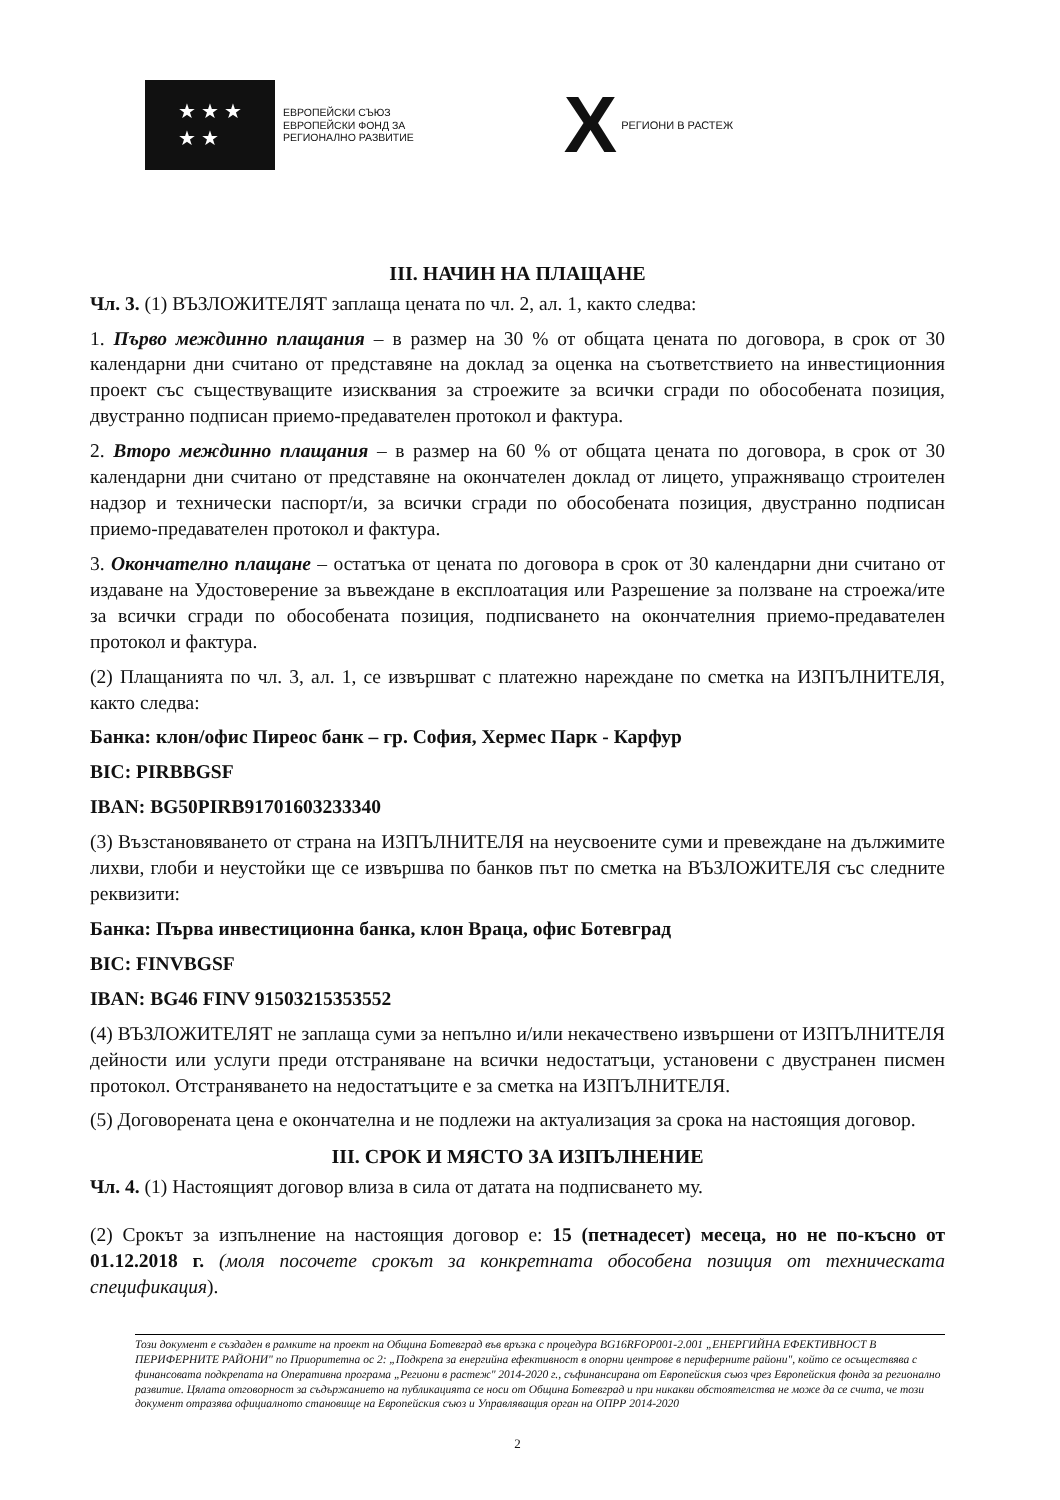★ ★ ★
★ ★
ЕВРОПЕЙСКИ СЪЮЗ
ЕВРОПЕЙСКИ ФОНД ЗА
РЕГИОНАЛНО РАЗВИТИЕ
X РЕГИОНИ В РАСТЕЖ
III. НАЧИН НА ПЛАЩАНЕ
Чл. 3. (1) ВЪЗЛОЖИТЕЛЯТ заплаща цената по чл. 2, ал. 1, както следва:
1. Първо междинно плащания – в размер на 30 % от общата цената по договора, в срок от 30 календарни дни считано от представяне на доклад за оценка на съответствието на инвестиционния проект със съществуващите изисквания за строежите за всички сгради по обособената позиция, двустранно подписан приемо-предавателен протокол и фактура.
2. Второ междинно плащания – в размер на 60 % от общата цената по договора, в срок от 30 календарни дни считано от представяне на окончателен доклад от лицето, упражняващо строителен надзор и технически паспорт/и, за всички сгради по обособената позиция, двустранно подписан приемо-предавателен протокол и фактура.
3. Окончателно плащане – остатъка от цената по договора в срок от 30 календарни дни считано от издаване на Удостоверение за въвеждане в експлоатация или Разрешение за ползване на строежа/ите за всички сгради по обособената позиция, подписването на окончателния приемо-предавателен протокол и фактура.
(2) Плащанията по чл. 3, ал. 1, се извършват с платежно нареждане по сметка на ИЗПЪЛНИТЕЛЯ, както следва:
Банка: клон/офис Пиреос банк – гр. София, Хермес Парк - Карфур
BIC: PIRBBGSF
IBAN: BG50PIRB91701603233340
(3) Възстановяването от страна на ИЗПЪЛНИТЕЛЯ на неусвоените суми и превеждане на дължимите лихви, глоби и неустойки ще се извършва по банков път по сметка на ВЪЗЛОЖИТЕЛЯ със следните реквизити:
Банка: Първа инвестиционна банка, клон Враца, офис Ботевград
BIC: FINVBGSF
IBAN: BG46 FINV 91503215353552
(4) ВЪЗЛОЖИТЕЛЯТ не заплаща суми за непълно и/или некачествено извършени от ИЗПЪЛНИТЕЛЯ дейности или услуги преди отстраняване на всички недостатъци, установени с двустранен писмен протокол. Отстраняването на недостатъците е за сметка на ИЗПЪЛНИТЕЛЯ.
(5) Договорената цена е окончателна и не подлежи на актуализация за срока на настоящия договор.
III. СРОК И МЯСТО ЗА ИЗПЪЛНЕНИЕ
Чл. 4. (1) Настоящият договор влиза в сила от датата на подписването му.
(2) Срокът за изпълнение на настоящия договор е: 15 (петнадесет) месеца, но не по-късно от 01.12.2018 г. (моля посочете срокът за конкретната обособена позиция от техническата спецификация).
Този документ е създаден в рамките на проект на Община Ботевград във връзка с процедура BG16RFOP001-2.001 „ЕНЕРГИЙНА ЕФЕКТИВНОСТ В ПЕРИФЕРНИТЕ РАЙОНИ" по Приоритетна ос 2: „Подкрепа за енергийна ефективност в опорни центрове в периферните райони", който се осъществява с финансовата подкрепата на Оперативна програма „Региони в растеж" 2014-2020 г., съфинансирана от Европейския съюз чрез Европейския фонда за регионално развитие. Цялата отговорност за съдържанието на публикацията се носи от Община Ботевград и при никакви обстоятелства не може да се счита, че този документ отразява официалното становище на Европейския съюз и Управляващия орган на ОПРР 2014-2020
2